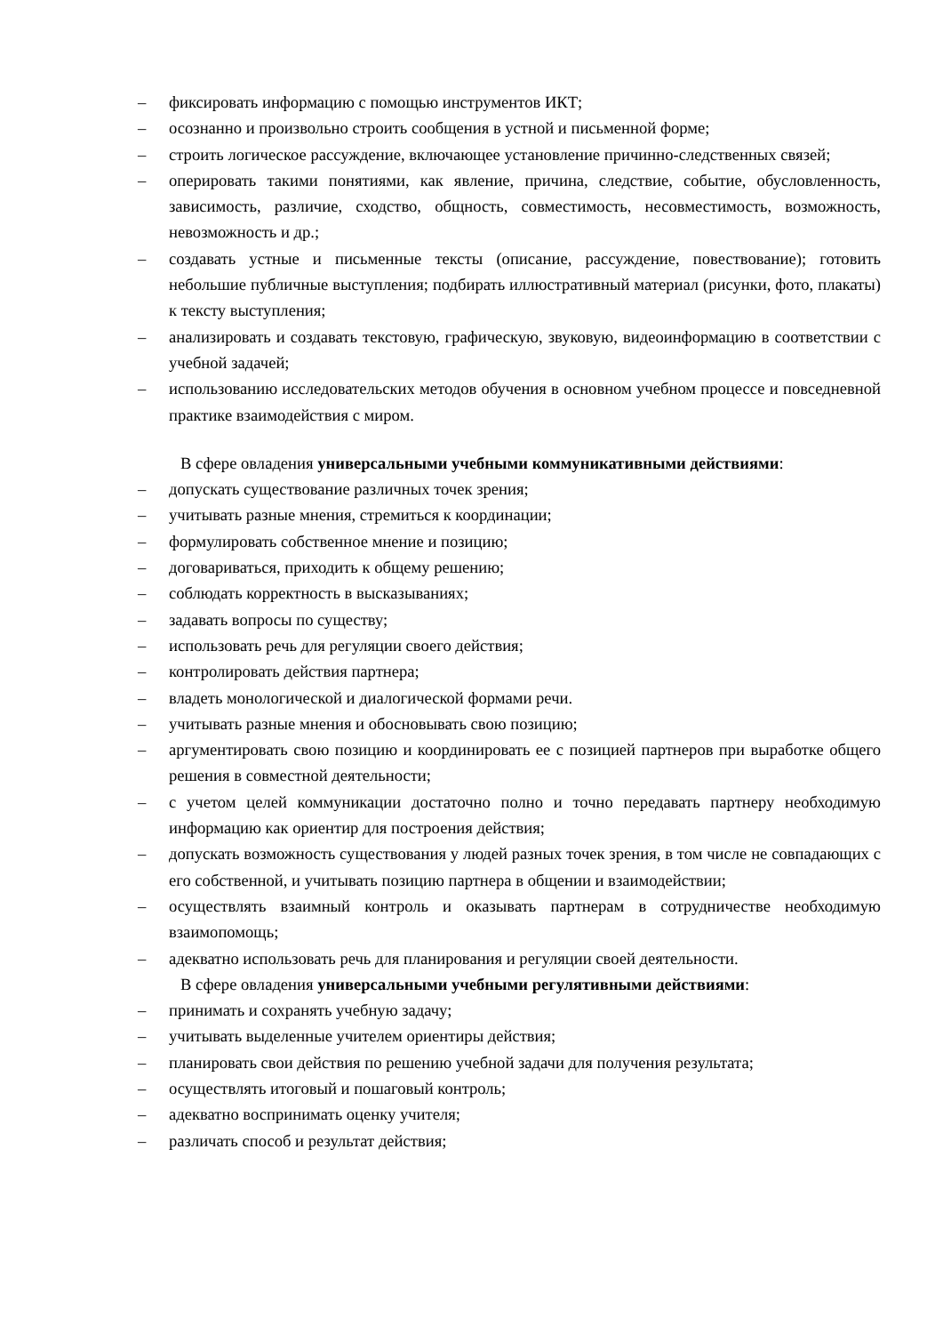– фиксировать информацию с помощью инструментов ИКТ;
– осознанно и произвольно строить сообщения в устной и письменной форме;
– строить логическое рассуждение, включающее установление причинно-следственных связей;
– оперировать такими понятиями, как явление, причина, следствие, событие, обусловленность, зависимость, различие, сходство, общность, совместимость, несовместимость, возможность, невозможность и др.;
– создавать устные и письменные тексты (описание, рассуждение, повествование); готовить небольшие публичные выступления; подбирать иллюстративный материал (рисунки, фото, плакаты) к тексту выступления;
– анализировать и создавать текстовую, графическую, звуковую, видеоинформацию в соответствии с учебной задачей;
– использованию исследовательских методов обучения в основном учебном процессе и повседневной практике взаимодействия с миром.
В сфере овладения универсальными учебными коммуникативными действиями:
– допускать существование различных точек зрения;
– учитывать разные мнения, стремиться к координации;
– формулировать собственное мнение и позицию;
– договариваться, приходить к общему решению;
– соблюдать корректность в высказываниях;
– задавать вопросы по существу;
– использовать речь для регуляции своего действия;
– контролировать действия партнера;
– владеть монологической и диалогической формами речи.
– учитывать разные мнения и обосновывать свою позицию;
– аргументировать свою позицию и координировать ее с позицией партнеров при выработке общего решения в совместной деятельности;
– с учетом целей коммуникации достаточно полно и точно передавать партнеру необходимую информацию как ориентир для построения действия;
– допускать возможность существования у людей разных точек зрения, в том числе не совпадающих с его собственной, и учитывать позицию партнера в общении и взаимодействии;
– осуществлять взаимный контроль и оказывать партнерам в сотрудничестве необходимую взаимопомощь;
– адекватно использовать речь для планирования и регуляции своей деятельности.
В сфере овладения универсальными учебными регулятивными действиями:
– принимать и сохранять учебную задачу;
– учитывать выделенные учителем ориентиры действия;
– планировать свои действия по решению учебной задачи для получения результата;
– осуществлять итоговый и пошаговый контроль;
– адекватно воспринимать оценку учителя;
– различать способ и результат действия;